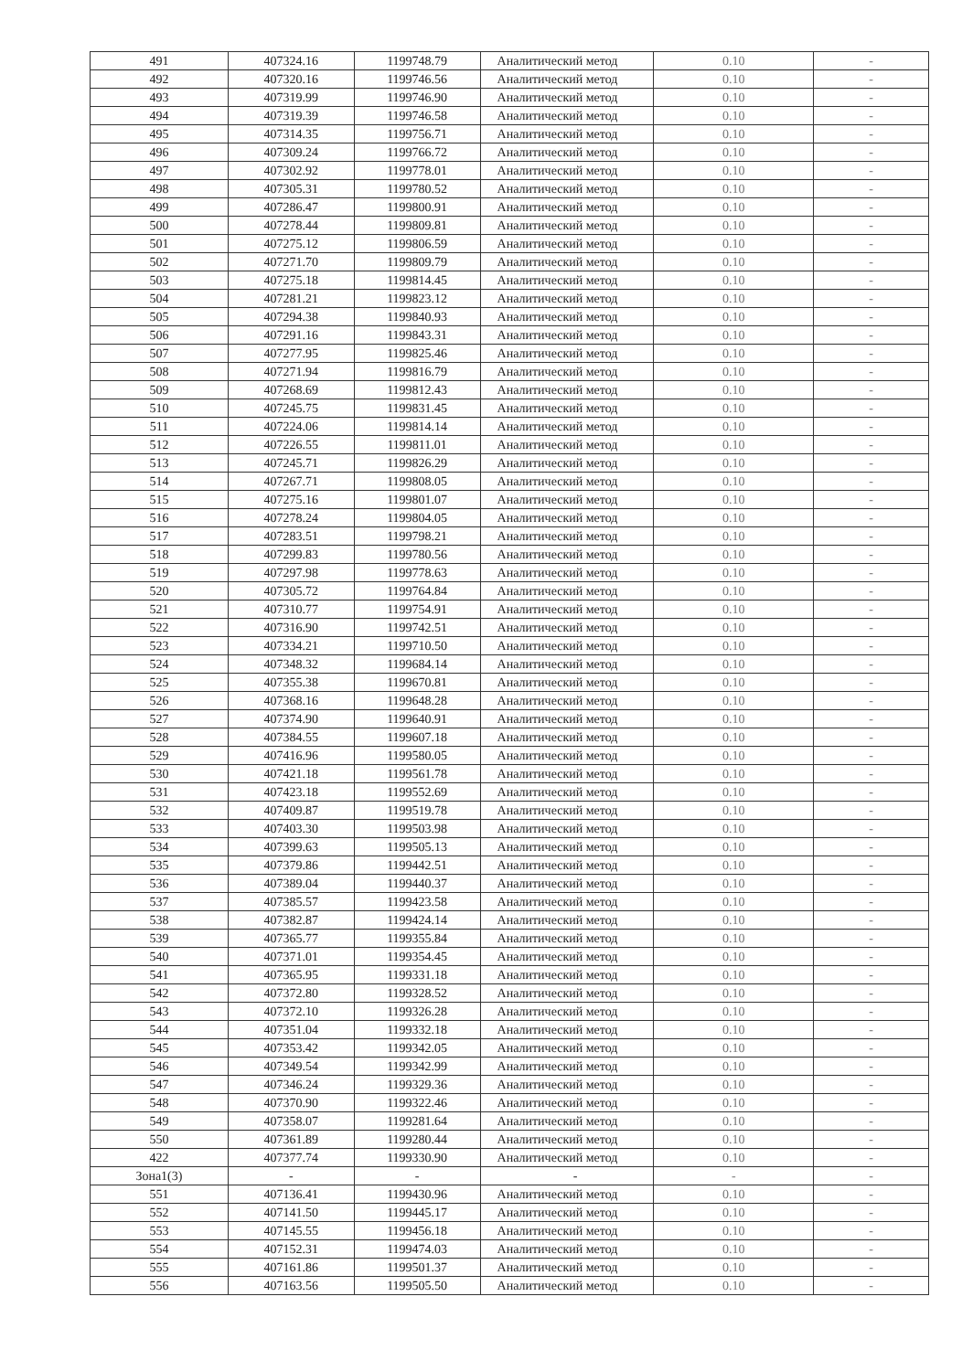| 491 | 407324.16 | 1199748.79 | Аналитический метод | 0.10 | - |
| 492 | 407320.16 | 1199746.56 | Аналитический метод | 0.10 | - |
| 493 | 407319.99 | 1199746.90 | Аналитический метод | 0.10 | - |
| 494 | 407319.39 | 1199746.58 | Аналитический метод | 0.10 | - |
| 495 | 407314.35 | 1199756.71 | Аналитический метод | 0.10 | - |
| 496 | 407309.24 | 1199766.72 | Аналитический метод | 0.10 | - |
| 497 | 407302.92 | 1199778.01 | Аналитический метод | 0.10 | - |
| 498 | 407305.31 | 1199780.52 | Аналитический метод | 0.10 | - |
| 499 | 407286.47 | 1199800.91 | Аналитический метод | 0.10 | - |
| 500 | 407278.44 | 1199809.81 | Аналитический метод | 0.10 | - |
| 501 | 407275.12 | 1199806.59 | Аналитический метод | 0.10 | - |
| 502 | 407271.70 | 1199809.79 | Аналитический метод | 0.10 | - |
| 503 | 407275.18 | 1199814.45 | Аналитический метод | 0.10 | - |
| 504 | 407281.21 | 1199823.12 | Аналитический метод | 0.10 | - |
| 505 | 407294.38 | 1199840.93 | Аналитический метод | 0.10 | - |
| 506 | 407291.16 | 1199843.31 | Аналитический метод | 0.10 | - |
| 507 | 407277.95 | 1199825.46 | Аналитический метод | 0.10 | - |
| 508 | 407271.94 | 1199816.79 | Аналитический метод | 0.10 | - |
| 509 | 407268.69 | 1199812.43 | Аналитический метод | 0.10 | - |
| 510 | 407245.75 | 1199831.45 | Аналитический метод | 0.10 | - |
| 511 | 407224.06 | 1199814.14 | Аналитический метод | 0.10 | - |
| 512 | 407226.55 | 1199811.01 | Аналитический метод | 0.10 | - |
| 513 | 407245.71 | 1199826.29 | Аналитический метод | 0.10 | - |
| 514 | 407267.71 | 1199808.05 | Аналитический метод | 0.10 | - |
| 515 | 407275.16 | 1199801.07 | Аналитический метод | 0.10 | - |
| 516 | 407278.24 | 1199804.05 | Аналитический метод | 0.10 | - |
| 517 | 407283.51 | 1199798.21 | Аналитический метод | 0.10 | - |
| 518 | 407299.83 | 1199780.56 | Аналитический метод | 0.10 | - |
| 519 | 407297.98 | 1199778.63 | Аналитический метод | 0.10 | - |
| 520 | 407305.72 | 1199764.84 | Аналитический метод | 0.10 | - |
| 521 | 407310.77 | 1199754.91 | Аналитический метод | 0.10 | - |
| 522 | 407316.90 | 1199742.51 | Аналитический метод | 0.10 | - |
| 523 | 407334.21 | 1199710.50 | Аналитический метод | 0.10 | - |
| 524 | 407348.32 | 1199684.14 | Аналитический метод | 0.10 | - |
| 525 | 407355.38 | 1199670.81 | Аналитический метод | 0.10 | - |
| 526 | 407368.16 | 1199648.28 | Аналитический метод | 0.10 | - |
| 527 | 407374.90 | 1199640.91 | Аналитический метод | 0.10 | - |
| 528 | 407384.55 | 1199607.18 | Аналитический метод | 0.10 | - |
| 529 | 407416.96 | 1199580.05 | Аналитический метод | 0.10 | - |
| 530 | 407421.18 | 1199561.78 | Аналитический метод | 0.10 | - |
| 531 | 407423.18 | 1199552.69 | Аналитический метод | 0.10 | - |
| 532 | 407409.87 | 1199519.78 | Аналитический метод | 0.10 | - |
| 533 | 407403.30 | 1199503.98 | Аналитический метод | 0.10 | - |
| 534 | 407399.63 | 1199505.13 | Аналитический метод | 0.10 | - |
| 535 | 407379.86 | 1199442.51 | Аналитический метод | 0.10 | - |
| 536 | 407389.04 | 1199440.37 | Аналитический метод | 0.10 | - |
| 537 | 407385.57 | 1199423.58 | Аналитический метод | 0.10 | - |
| 538 | 407382.87 | 1199424.14 | Аналитический метод | 0.10 | - |
| 539 | 407365.77 | 1199355.84 | Аналитический метод | 0.10 | - |
| 540 | 407371.01 | 1199354.45 | Аналитический метод | 0.10 | - |
| 541 | 407365.95 | 1199331.18 | Аналитический метод | 0.10 | - |
| 542 | 407372.80 | 1199328.52 | Аналитический метод | 0.10 | - |
| 543 | 407372.10 | 1199326.28 | Аналитический метод | 0.10 | - |
| 544 | 407351.04 | 1199332.18 | Аналитический метод | 0.10 | - |
| 545 | 407353.42 | 1199342.05 | Аналитический метод | 0.10 | - |
| 546 | 407349.54 | 1199342.99 | Аналитический метод | 0.10 | - |
| 547 | 407346.24 | 1199329.36 | Аналитический метод | 0.10 | - |
| 548 | 407370.90 | 1199322.46 | Аналитический метод | 0.10 | - |
| 549 | 407358.07 | 1199281.64 | Аналитический метод | 0.10 | - |
| 550 | 407361.89 | 1199280.44 | Аналитический метод | 0.10 | - |
| 422 | 407377.74 | 1199330.90 | Аналитический метод | 0.10 | - |
| Зона1(3) | - | - | - | - | - |
| 551 | 407136.41 | 1199430.96 | Аналитический метод | 0.10 | - |
| 552 | 407141.50 | 1199445.17 | Аналитический метод | 0.10 | - |
| 553 | 407145.55 | 1199456.18 | Аналитический метод | 0.10 | - |
| 554 | 407152.31 | 1199474.03 | Аналитический метод | 0.10 | - |
| 555 | 407161.86 | 1199501.37 | Аналитический метод | 0.10 | - |
| 556 | 407163.56 | 1199505.50 | Аналитический метод | 0.10 | - |